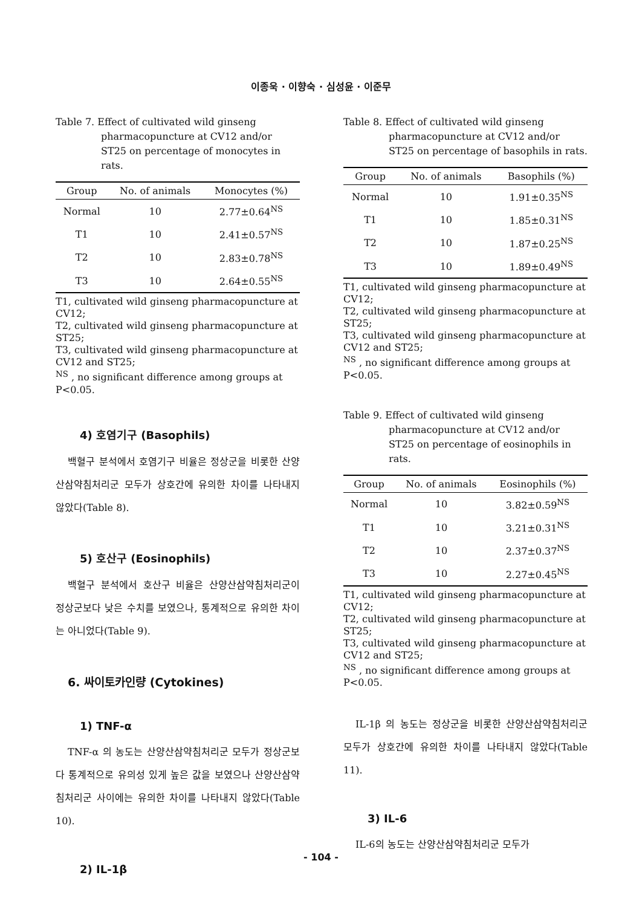이종욱 · 이향숙 · 심성윤 · 이준무
Table 7. Effect of cultivated wild ginseng pharmacopuncture at CV12 and/or ST25 on percentage of monocytes in rats.
| Group | No. of animals | Monocytes (%) |
| --- | --- | --- |
| Normal | 10 | 2.77±0.64<sup>NS</sup> |
| T1 | 10 | 2.41±0.57<sup>NS</sup> |
| T2 | 10 | 2.83±0.78<sup>NS</sup> |
| T3 | 10 | 2.64±0.55<sup>NS</sup> |
T1, cultivated wild ginseng pharmacopuncture at CV12;
T2, cultivated wild ginseng pharmacopuncture at ST25;
T3, cultivated wild ginseng pharmacopuncture at CV12 and ST25;
<sup>NS</sup> , no significant difference among groups at P<0.05.
4) 호염기구 (Basophils)
백혈구 분석에서 호염기구 비율은 정상군을 비롯한 산양산삼약침처리군 모두가 상호간에 유의한 차이를 나타내지 않았다(Table 8).
5) 호산구 (Eosinophils)
백혈구 분석에서 호산구 비율은 산양산삼약침처리군이 정상군보다 낮은 수치를 보였으나, 통계적으로 유의한 차이는 아니었다(Table 9).
6. 싸이토카인량 (Cytokines)
1) TNF-α
TNF-α 의 농도는 산양산삼약침처리군 모두가 정상군보다 통계적으로 유의성 있게 높은 값을 보였으나 산양산삼약침처리군 사이에는 유의한 차이를 나타내지 않았다(Table 10).
2) IL-1β
Table 8. Effect of cultivated wild ginseng pharmacopuncture at CV12 and/or ST25 on percentage of basophils in rats.
| Group | No. of animals | Basophils (%) |
| --- | --- | --- |
| Normal | 10 | 1.91±0.35<sup>NS</sup> |
| T1 | 10 | 1.85±0.31<sup>NS</sup> |
| T2 | 10 | 1.87±0.25<sup>NS</sup> |
| T3 | 10 | 1.89±0.49<sup>NS</sup> |
T1, cultivated wild ginseng pharmacopuncture at CV12;
T2, cultivated wild ginseng pharmacopuncture at ST25;
T3, cultivated wild ginseng pharmacopuncture at CV12 and ST25;
<sup>NS</sup> , no significant difference among groups at P<0.05.
Table 9. Effect of cultivated wild ginseng pharmacopuncture at CV12 and/or ST25 on percentage of eosinophils in rats.
| Group | No. of animals | Eosinophils (%) |
| --- | --- | --- |
| Normal | 10 | 3.82±0.59<sup>NS</sup> |
| T1 | 10 | 3.21±0.31<sup>NS</sup> |
| T2 | 10 | 2.37±0.37<sup>NS</sup> |
| T3 | 10 | 2.27±0.45<sup>NS</sup> |
T1, cultivated wild ginseng pharmacopuncture at CV12;
T2, cultivated wild ginseng pharmacopuncture at ST25;
T3, cultivated wild ginseng pharmacopuncture at CV12 and ST25;
<sup>NS</sup> , no significant difference among groups at P<0.05.
IL-1β 의 농도는 정상군을 비롯한 산양산삼약침처리군 모두가 상호간에 유의한 차이를 나타내지 않았다(Table 11).
3) IL-6
IL-6의 농도는 산양산삼약침처리군 모두가
- 104 -